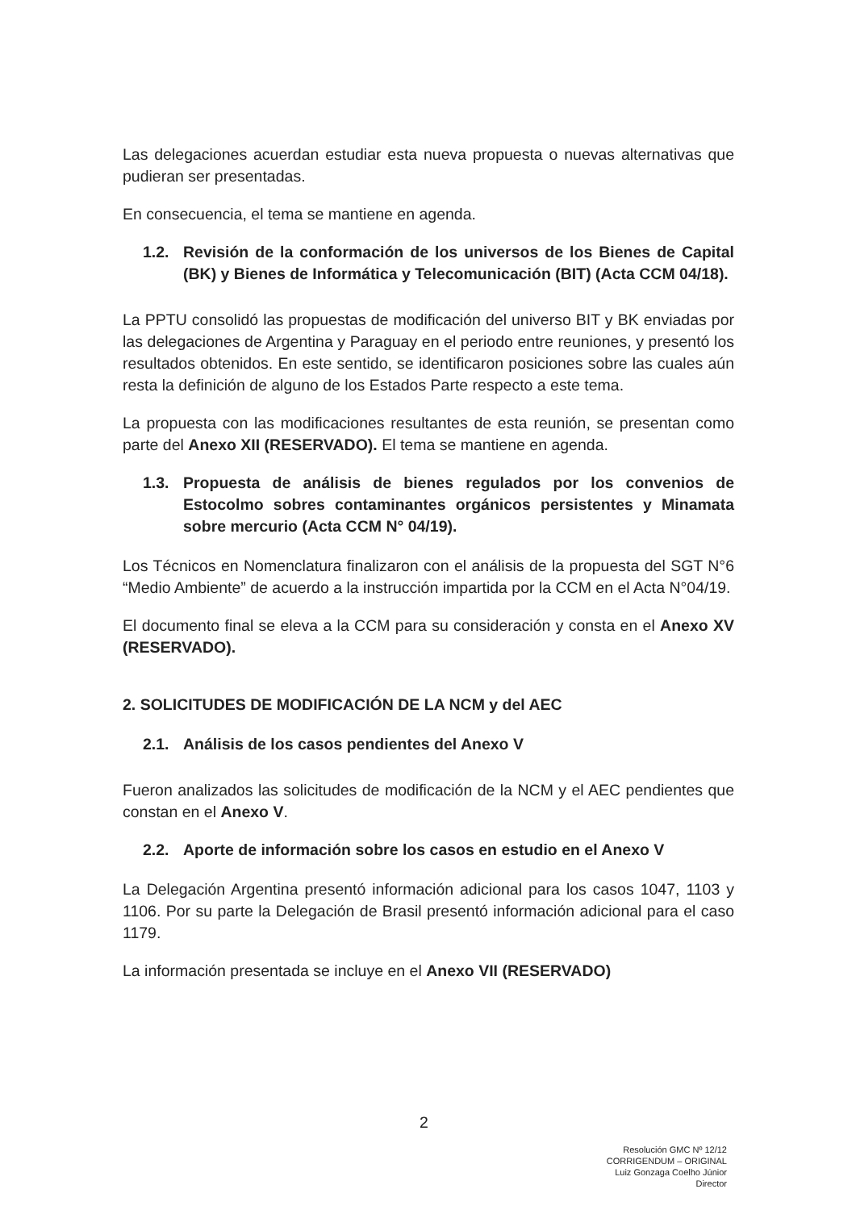Las delegaciones acuerdan estudiar esta nueva propuesta o nuevas alternativas que pudieran ser presentadas.
En consecuencia, el tema se mantiene en agenda.
1.2. Revisión de la conformación de los universos de los Bienes de Capital (BK) y Bienes de Informática y Telecomunicación (BIT) (Acta CCM 04/18).
La PPTU consolidó las propuestas de modificación del universo BIT y BK enviadas por las delegaciones de Argentina y Paraguay en el periodo entre reuniones, y presentó los resultados obtenidos. En este sentido, se identificaron posiciones sobre las cuales aún resta la definición de alguno de los Estados Parte respecto a este tema.
La propuesta con las modificaciones resultantes de esta reunión, se presentan como parte del Anexo XII (RESERVADO). El tema se mantiene en agenda.
1.3. Propuesta de análisis de bienes regulados por los convenios de Estocolmo sobres contaminantes orgánicos persistentes y Minamata sobre mercurio (Acta CCM N° 04/19).
Los Técnicos en Nomenclatura finalizaron con el análisis de la propuesta del SGT N°6 “Medio Ambiente” de acuerdo a la instrucción impartida por la CCM en el Acta N°04/19.
El documento final se eleva a la CCM para su consideración y consta en el Anexo XV (RESERVADO).
2. SOLICITUDES DE MODIFICACIÓN DE LA NCM y del AEC
2.1. Análisis de los casos pendientes del Anexo V
Fueron analizados las solicitudes de modificación de la NCM y el AEC pendientes que constan en el Anexo V.
2.2. Aporte de información sobre los casos en estudio en el Anexo V
La Delegación Argentina presentó información adicional para los casos 1047, 1103 y 1106. Por su parte la Delegación de Brasil presentó información adicional para el caso 1179.
La información presentada se incluye en el Anexo VII (RESERVADO)
2
Resolución GMC Nº 12/12
CORRIGENDUM – ORIGINAL
Luiz Gonzaga Coelho Júnior
Director